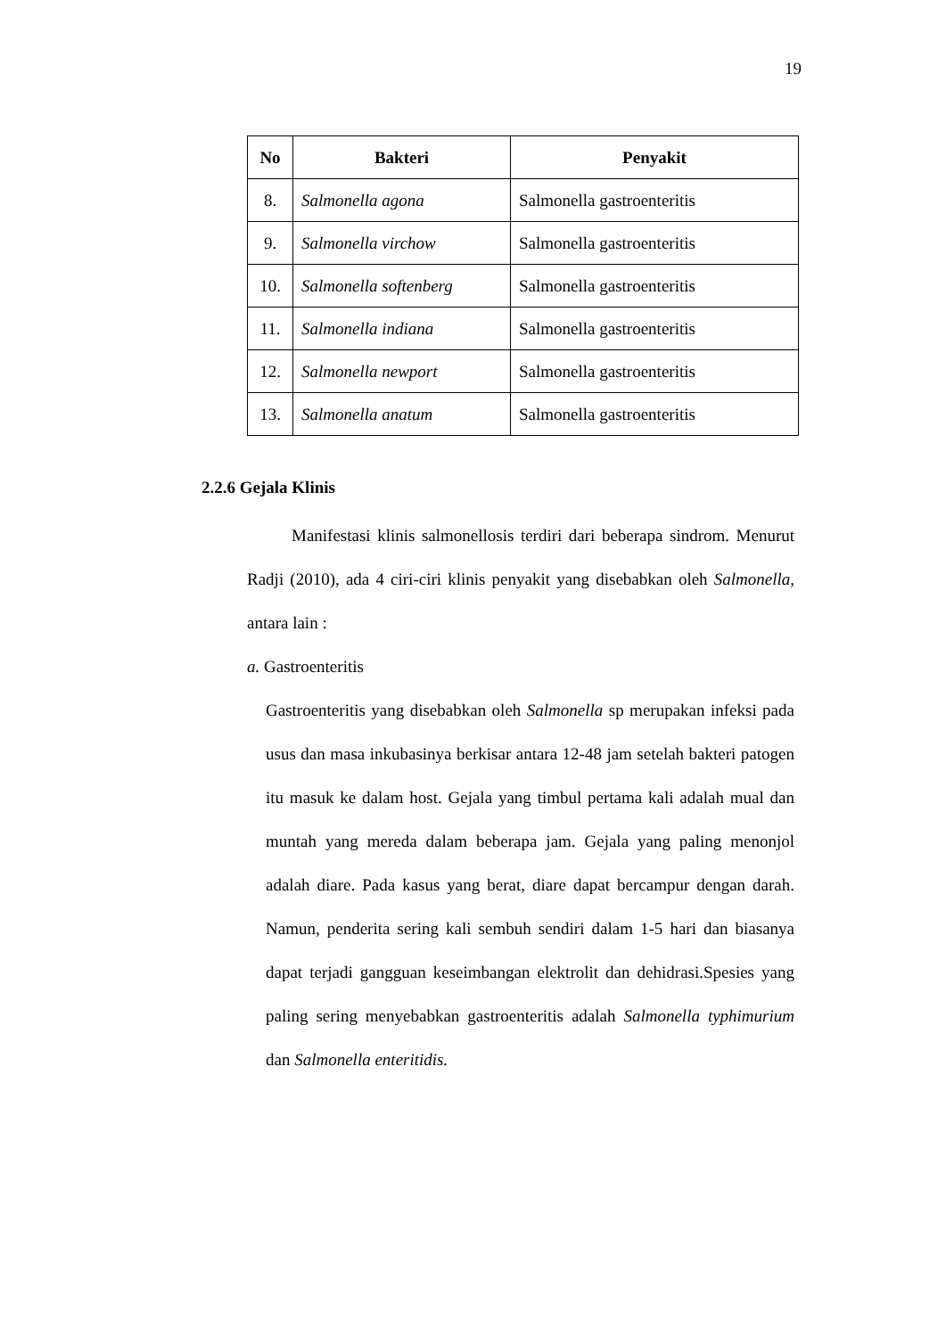19
| No | Bakteri | Penyakit |
| --- | --- | --- |
| 8. | Salmonella agona | Salmonella gastroenteritis |
| 9. | Salmonella virchow | Salmonella gastroenteritis |
| 10. | Salmonella softenberg | Salmonella gastroenteritis |
| 11. | Salmonella indiana | Salmonella gastroenteritis |
| 12. | Salmonella newport | Salmonella gastroenteritis |
| 13. | Salmonella anatum | Salmonella gastroenteritis |
2.2.6 Gejala Klinis
Manifestasi klinis salmonellosis terdiri dari beberapa sindrom. Menurut Radji (2010), ada 4 ciri-ciri klinis penyakit yang disebabkan oleh Salmonella, antara lain :
a. Gastroenteritis
Gastroenteritis yang disebabkan oleh Salmonella sp merupakan infeksi pada usus dan masa inkubasinya berkisar antara 12-48 jam setelah bakteri patogen itu masuk ke dalam host. Gejala yang timbul pertama kali adalah mual dan muntah yang mereda dalam beberapa jam. Gejala yang paling menonjol adalah diare. Pada kasus yang berat, diare dapat bercampur dengan darah. Namun, penderita sering kali sembuh sendiri dalam 1-5 hari dan biasanya dapat terjadi gangguan keseimbangan elektrolit dan dehidrasi.Spesies yang paling sering menyebabkan gastroenteritis adalah Salmonella typhimurium dan Salmonella enteritidis.